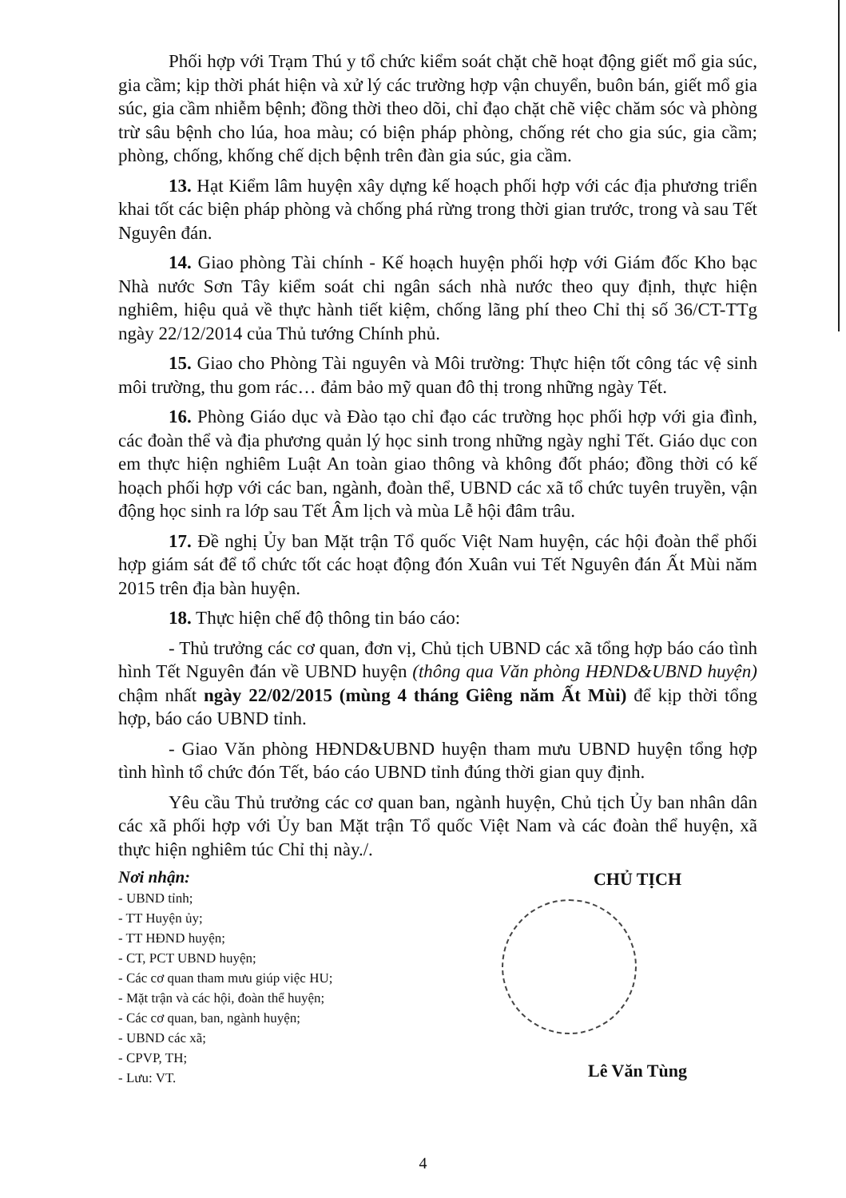Phối hợp với Trạm Thú y tổ chức kiểm soát chặt chẽ hoạt động giết mổ gia súc, gia cầm; kịp thời phát hiện và xử lý các trường hợp vận chuyển, buôn bán, giết mổ gia súc, gia cầm nhiễm bệnh; đồng thời theo dõi, chỉ đạo chặt chẽ việc chăm sóc và phòng trừ sâu bệnh cho lúa, hoa màu; có biện pháp phòng, chống rét cho gia súc, gia cầm; phòng, chống, khống chế dịch bệnh trên đàn gia súc, gia cầm.
13. Hạt Kiểm lâm huyện xây dựng kế hoạch phối hợp với các địa phương triển khai tốt các biện pháp phòng và chống phá rừng trong thời gian trước, trong và sau Tết Nguyên đán.
14. Giao phòng Tài chính - Kế hoạch huyện phối hợp với Giám đốc Kho bạc Nhà nước Sơn Tây kiểm soát chi ngân sách nhà nước theo quy định, thực hiện nghiêm, hiệu quả về thực hành tiết kiệm, chống lãng phí theo Chỉ thị số 36/CT-TTg ngày 22/12/2014 của Thủ tướng Chính phủ.
15. Giao cho Phòng Tài nguyên và Môi trường: Thực hiện tốt công tác vệ sinh môi trường, thu gom rác… đảm bảo mỹ quan đô thị trong những ngày Tết.
16. Phòng Giáo dục và Đào tạo chỉ đạo các trường học phối hợp với gia đình, các đoàn thể và địa phương quản lý học sinh trong những ngày nghỉ Tết. Giáo dục con em thực hiện nghiêm Luật An toàn giao thông và không đốt pháo; đồng thời có kế hoạch phối hợp với các ban, ngành, đoàn thể, UBND các xã tổ chức tuyên truyền, vận động học sinh ra lớp sau Tết Âm lịch và mùa Lễ hội đâm trâu.
17. Đề nghị Ủy ban Mặt trận Tổ quốc Việt Nam huyện, các hội đoàn thể phối hợp giám sát để tổ chức tốt các hoạt động đón Xuân vui Tết Nguyên đán Ất Mùi năm 2015 trên địa bàn huyện.
18. Thực hiện chế độ thông tin báo cáo:
- Thủ trưởng các cơ quan, đơn vị, Chủ tịch UBND các xã tổng hợp báo cáo tình hình Tết Nguyên đán về UBND huyện (thông qua Văn phòng HĐND&UBND huyện) chậm nhất ngày 22/02/2015 (mùng 4 tháng Giêng năm Ất Mùi) để kịp thời tổng hợp, báo cáo UBND tỉnh.
- Giao Văn phòng HĐND&UBND huyện tham mưu UBND huyện tổng hợp tình hình tổ chức đón Tết, báo cáo UBND tỉnh đúng thời gian quy định.
Yêu cầu Thủ trưởng các cơ quan ban, ngành huyện, Chủ tịch Ủy ban nhân dân các xã phối hợp với Ủy ban Mặt trận Tổ quốc Việt Nam và các đoàn thể huyện, xã thực hiện nghiêm túc Chỉ thị này./.
Nơi nhận:
- UBND tỉnh;
- TT Huyện ủy;
- TT HĐND huyện;
- CT, PCT UBND huyện;
- Các cơ quan tham mưu giúp việc HU;
- Mặt trận và các hội, đoàn thể huyện;
- Các cơ quan, ban, ngành huyện;
- UBND các xã;
- CPVP, TH;
- Lưu: VT.
CHỦ TỊCH
Lê Văn Tùng
4